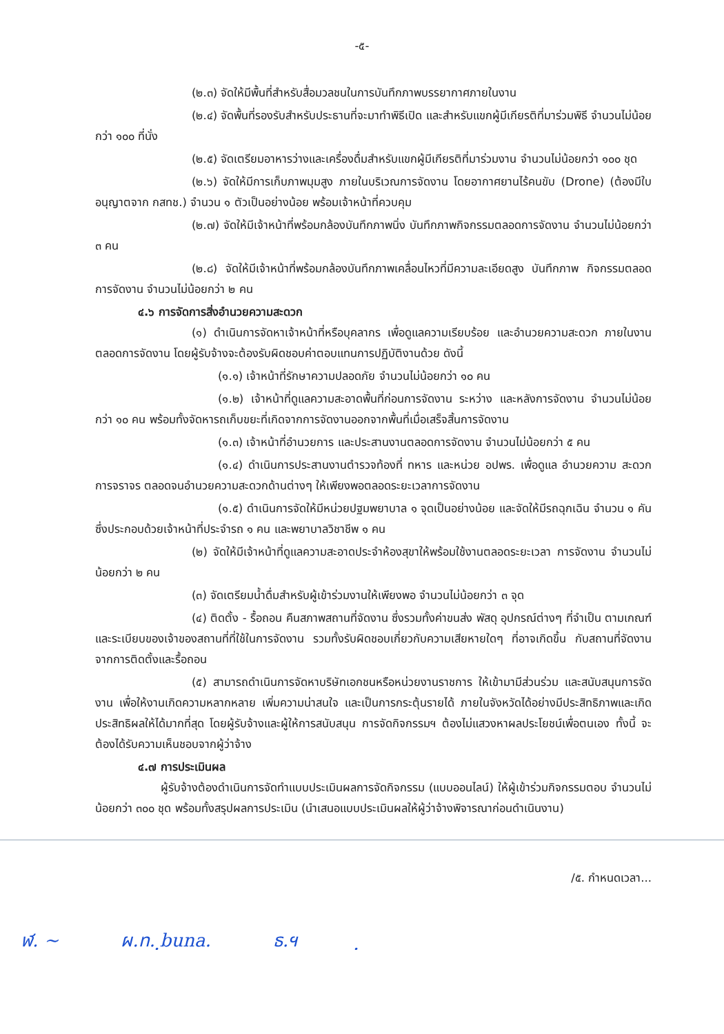-๕-
(๒.๓) จัดให้มีพื้นที่สำหรับสื่อมวลชนในการบันทึกภาพบรรยากาศภายในงาน
(๒.๔) จัดพื้นที่รองรับสำหรับประธานที่จะมาทำพิธีเปิด และสำหรับแขกผู้มีเกียรติที่มาร่วมพิธี จำนวนไม่น้อยกว่า ๑๐๐ ที่นั่ง
(๒.๕) จัดเตรียมอาหารว่างและเครื่องดื่มสำหรับแขกผู้มีเกียรติที่มาร่วมงาน จำนวนไม่น้อยกว่า ๑๐๐ ชุด
(๒.๖) จัดให้มีการเก็บภาพมุมสูง ภายในบริเวณการจัดงาน โดยอากาศยานไร้คนขับ (Drone) (ต้องมีใบอนุญาตจาก กสทช.) จำนวน ๑ ตัวเป็นอย่างน้อย พร้อมเจ้าหน้าที่ควบคุม
(๒.๗) จัดให้มีเจ้าหน้าที่พร้อมกล้องบันทึกภาพนิ่ง บันทึกภาพกิจกรรมตลอดการจัดงาน จำนวนไม่น้อยกว่า ๓ คน
(๒.๘) จัดให้มีเจ้าหน้าที่พร้อมกล้องบันทึกภาพเคลื่อนไหวที่มีความละเอียดสูง บันทึกภาพ กิจกรรมตลอดการจัดงาน จำนวนไม่น้อยกว่า ๒ คน
๔.๖ การจัดการสิ่งอำนวยความสะดวก
(๑) ดำเนินการจัดหาเจ้าหน้าที่หรือบุคลากร เพื่อดูแลความเรียบร้อย และอำนวยความสะดวก ภายในงานตลอดการจัดงาน โดยผู้รับจ้างจะต้องรับผิดชอบค่าตอบแทนการปฏิบัติงานด้วย ดังนี้
(๑.๑) เจ้าหน้าที่รักษาความปลอดภัย จำนวนไม่น้อยกว่า ๑๐ คน
(๑.๒) เจ้าหน้าที่ดูแลความสะอาดพื้นที่ก่อนการจัดงาน ระหว่าง และหลังการจัดงาน จำนวนไม่น้อยกว่า ๑๐ คน พร้อมทั้งจัดหารถเก็บขยะที่เกิดจากการจัดงานออกจากพื้นที่เมื่อเสร็จสิ้นการจัดงาน
(๑.๓) เจ้าหน้าที่อำนวยการ และประสานงานตลอดการจัดงาน จำนวนไม่น้อยกว่า ๕ คน
(๑.๔) ดำเนินการประสานงานตำรวจท้องที่ ทหาร และหน่วย อปพร. เพื่อดูแล อำนวยความ สะดวกการจราจร ตลอดจนอำนวยความสะดวกด้านต่างๆ ให้เพียงพอตลอดระยะเวลาการจัดงาน
(๑.๕) ดำเนินการจัดให้มีหน่วยปฐมพยาบาล ๑ จุดเป็นอย่างน้อย และจัดให้มีรถฉุกเฉิน จำนวน ๑ คัน ซึ่งประกอบด้วยเจ้าหน้าที่ประจำรถ ๑ คน และพยาบาลวิชาชีพ ๑ คน
(๒) จัดให้มีเจ้าหน้าที่ดูแลความสะอาดประจำห้องสุขาให้พร้อมใช้งานตลอดระยะเวลา การจัดงาน จำนวนไม่น้อยกว่า ๒ คน
(๓) จัดเตรียมน้ำดื่มสำหรับผู้เข้าร่วมงานให้เพียงพอ จำนวนไม่น้อยกว่า ๓ จุด
(๔) ติดตั้ง - รื้อถอน คืนสภาพสถานที่จัดงาน ซึ่งรวมทั้งค่าขนส่ง พัสดุ อุปกรณ์ต่างๆ ที่จำเป็น ตามเกณฑ์และระเบียบของเจ้าของสถานที่ที่ใช้ในการจัดงาน รวมทั้งรับผิดชอบเกี่ยวกับความเสียหายใดๆ ที่อาจเกิดขึ้น กับสถานที่จัดงานจากการติดตั้งและรื้อถอน
(๕) สามารถดำเนินการจัดหาบริษัทเอกชนหรือหน่วยงานราชการ ให้เข้ามามีส่วนร่วม และสนับสนุนการจัดงาน เพื่อให้งานเกิดความหลากหลาย เพิ่มความน่าสนใจ และเป็นการกระตุ้นรายได้ ภายในจังหวัดได้อย่างมีประสิทธิภาพและเกิดประสิทธิผลให้ได้มากที่สุด โดยผู้รับจ้างและผู้ให้การสนับสนุน การจัดกิจกรรมฯ ต้องไม่แสวงหาผลประโยชน์เพื่อตนเอง ทั้งนี้ จะต้องได้รับความเห็นชอบจากผู้ว่าจ้าง
๔.๗ การประเมินผล
ผู้รับจ้างต้องดำเนินการจัดทำแบบประเมินผลการจัดกิจกรรม (แบบออนไลน์) ให้ผู้เข้าร่วมกิจกรรมตอบ จำนวนไม่น้อยกว่า ๓๐๐ ชุด พร้อมทั้งสรุปผลการประเมิน (นำเสนอแบบประเมินผลให้ผู้ว่าจ้างพิจารณาก่อนดำเนินงาน)
/๕. กำหนดเวลา...
ฬ. ~ ผ.ท. ฺbuna. ธ.ฯ ฺ